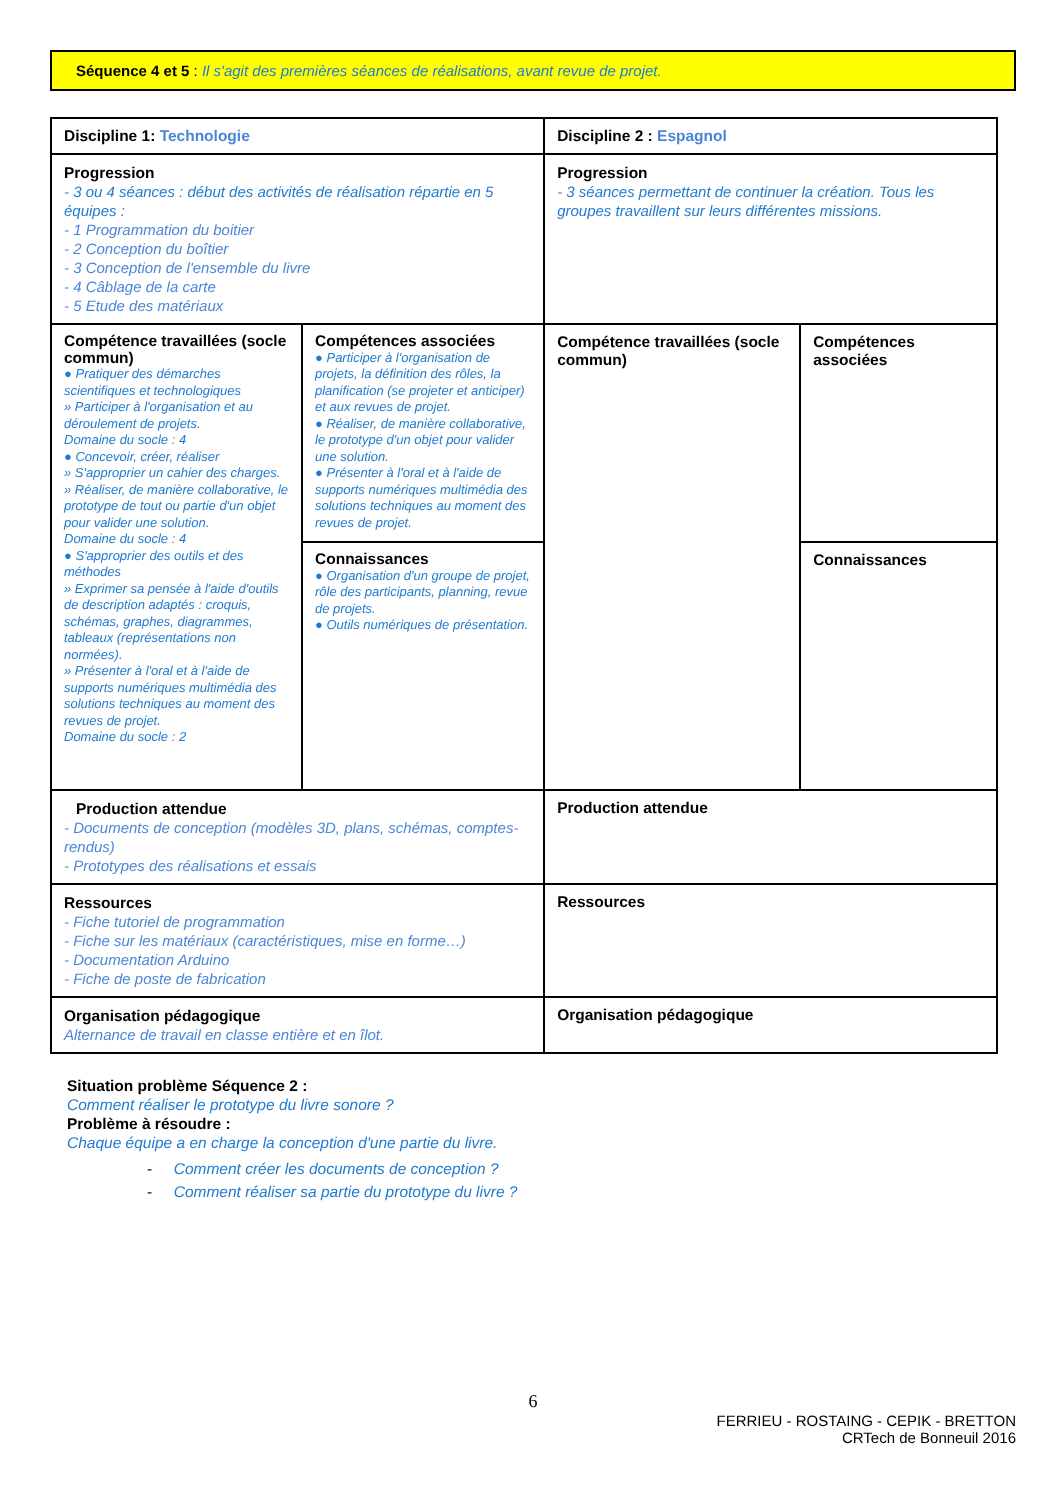Séquence 4 et 5 : Il s'agit des premières séances de réalisations, avant revue de projet.
| Discipline 1: Technologie | | Discipline 2 : Espagnol | |
| Progression - 3 ou 4 séances : début des activités de réalisation répartie en 5 équipes : - 1 Programmation du boitier - 2 Conception du boîtier - 3 Conception de l'ensemble du livre - 4 Câblage de la carte - 5 Etude des matériaux | | Progression - 3 séances permettant de continuer la création. Tous les groupes travaillent sur leurs différentes missions. | |
| Compétence travaillées (socle commun) ● Pratiquer des démarches scientifiques et technologiques » Participer à l'organisation et au déroulement de projets. Domaine du socle : 4 ● Concevoir, créer, réaliser » S'approprier un cahier des charges. » Réaliser, de manière collaborative, le prototype de tout ou partie d'un objet pour valider une solution. Domaine du socle : 4 ● S'approprier des outils et des méthodes » Exprimer sa pensée à l'aide d'outils de description adaptés : croquis, schémas, graphes, diagrammes, tableaux (représentations non normées). » Présenter à l'oral et à l'aide de supports numériques multimédia des solutions techniques au moment des revues de projet. Domaine du socle : 2 | Compétences associées ● Participer à l'organisation de projets, la définition des rôles, la planification (se projeter et anticiper) et aux revues de projet. ● Réaliser, de manière collaborative, le prototype d'un objet pour valider une solution. ● Présenter à l'oral et à l'aide de supports numériques multimédia des solutions techniques au moment des revues de projet. | Compétence travaillées (socle commun) | Compétences associées |
| | Connaissances ● Organisation d'un groupe de projet, rôle des participants, planning, revue de projets. ● Outils numériques de présentation. | | Connaissances |
| Production attendue - Documents de conception (modèles 3D, plans, schémas, comptes-rendus) - Prototypes des réalisations et essais | | Production attendue | |
| Ressources - Fiche tutoriel de programmation - Fiche sur les matériaux (caractéristiques, mise en forme…) - Documentation Arduino - Fiche de poste de fabrication | | Ressources | |
| Organisation pédagogique Alternance de travail en classe entière et en îlot. | | Organisation pédagogique | |
Situation problème Séquence 2 :
Comment réaliser le prototype du livre sonore ?
Problème à résoudre :
Chaque équipe a en charge la conception d'une partie du livre.
- Comment créer les documents de conception ?
- Comment réaliser sa partie du prototype du livre ?
6
FERRIEU - ROSTAING - CEPIK - BRETTON
CRTech de Bonneuil 2016